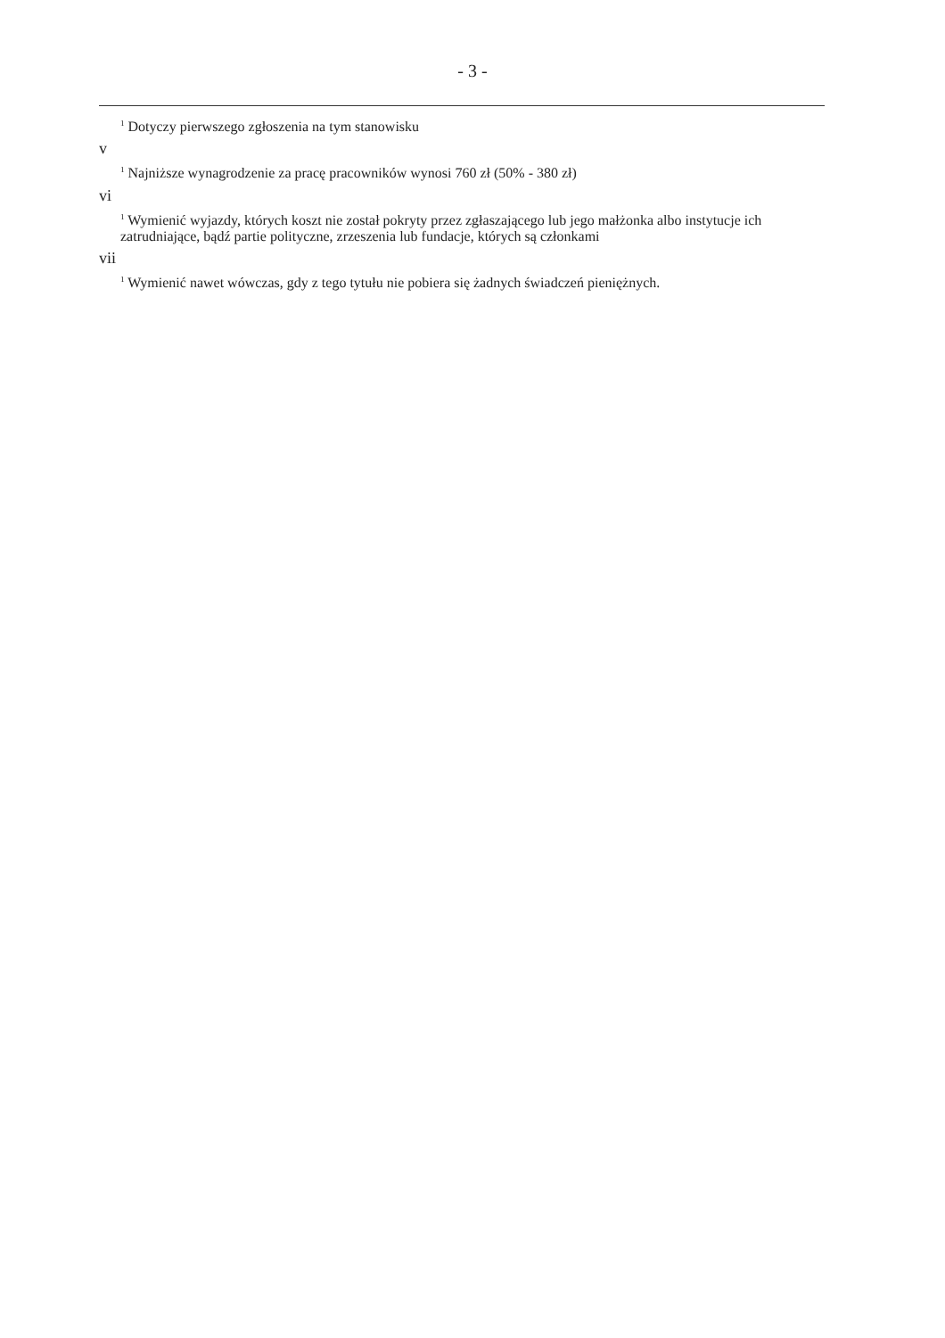- 3 -
<sup>1</sup> Dotyczy pierwszego zgłoszenia na tym stanowisku
v
<sup>1</sup> Najniższe wynagrodzenie za pracę pracowników wynosi 760 zł (50% - 380 zł)
vi
<sup>1</sup> Wymienić wyjazdy, których koszt nie został pokryty przez zgłaszającego lub jego małżonka albo instytucje ich zatrudniające, bądź partie polityczne, zrzeszenia lub fundacje, których są członkami
vii
<sup>1</sup> Wymienić nawet wówczas, gdy z tego tytułu nie pobiera się żadnych świadczeń pieniężnych.